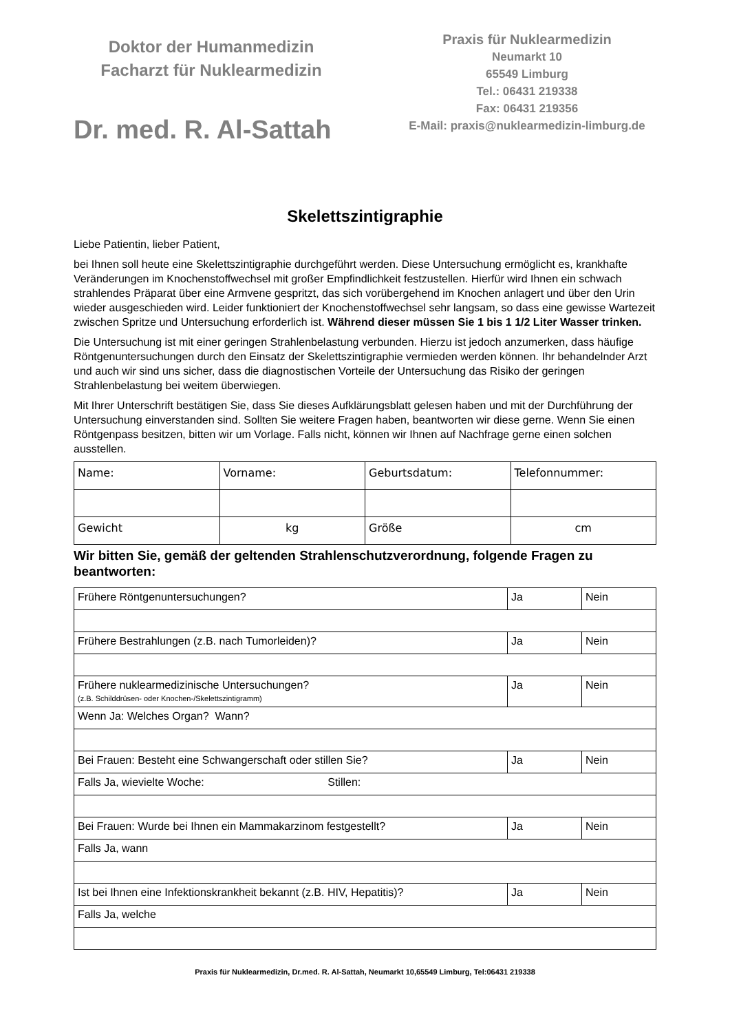Doktor der Humanmedizin
Facharzt für Nuklearmedizin
Dr. med. R. Al-Sattah
Praxis für Nuklearmedizin
Neumarkt 10
65549 Limburg
Tel.: 06431 219338
Fax: 06431 219356
E-Mail: praxis@nuklearmedizin-limburg.de
Skelettszintigraphie
Liebe Patientin, lieber Patient,
bei Ihnen soll heute eine Skelettszintigraphie durchgeführt werden. Diese Untersuchung ermöglicht es, krankhafte Veränderungen im Knochenstoffwechsel mit großer Empfindlichkeit festzustellen. Hierfür wird Ihnen ein schwach strahlendes Präparat über eine Armvene gespritzt, das sich vorübergehend im Knochen anlagert und über den Urin wieder ausgeschieden wird. Leider funktioniert der Knochenstoffwechsel sehr langsam, so dass eine gewisse Wartezeit zwischen Spritze und Untersuchung erforderlich ist. Während dieser müssen Sie 1 bis 1 1/2 Liter Wasser trinken.
Die Untersuchung ist mit einer geringen Strahlenbelastung verbunden. Hierzu ist jedoch anzumerken, dass häufige Röntgenuntersuchungen durch den Einsatz der Skelettszintigraphie vermieden werden können. Ihr behandelnder Arzt und auch wir sind uns sicher, dass die diagnostischen Vorteile der Untersuchung das Risiko der geringen Strahlenbelastung bei weitem überwiegen.
Mit Ihrer Unterschrift bestätigen Sie, dass Sie dieses Aufklärungsblatt gelesen haben und mit der Durchführung der Untersuchung einverstanden sind. Sollten Sie weitere Fragen haben, beantworten wir diese gerne. Wenn Sie einen Röntgenpass besitzen, bitten wir um Vorlage. Falls nicht, können wir Ihnen auf Nachfrage gerne einen solchen ausstellen.
| Name: | Vorname: | Geburtsdatum: | Telefonnummer: |
| Gewicht | kg | Größe | cm |
Wir bitten Sie, gemäß der geltenden Strahlenschutzverordnung, folgende Fragen zu beantworten:
| Frühere Röntgenuntersuchungen? | Ja | Nein |
| Frühere Bestrahlungen (z.B. nach Tumorleiden)? | Ja | Nein |
| Frühere nuklearmedizinische Untersuchungen? (z.B. Schilddrüsen- oder Knochen-/Skelettszintigramm) | Ja | Nein |
| Wenn Ja: Welches Organ? Wann? | | |
| Bei Frauen: Besteht eine Schwangerschaft oder stillen Sie? | Ja | Nein |
| Falls Ja, wievielte Woche: Stillen: | | |
| Bei Frauen: Wurde bei Ihnen ein Mammakarzinom festgestellt? | Ja | Nein |
| Falls Ja, wann | | |
| Ist bei Ihnen eine Infektionskrankheit bekannt (z.B. HIV, Hepatitis)? | Ja | Nein |
| Falls Ja, welche | | |
Praxis für Nuklearmedizin, Dr.med. R. Al-Sattah, Neumarkt 10,65549 Limburg, Tel:06431 219338